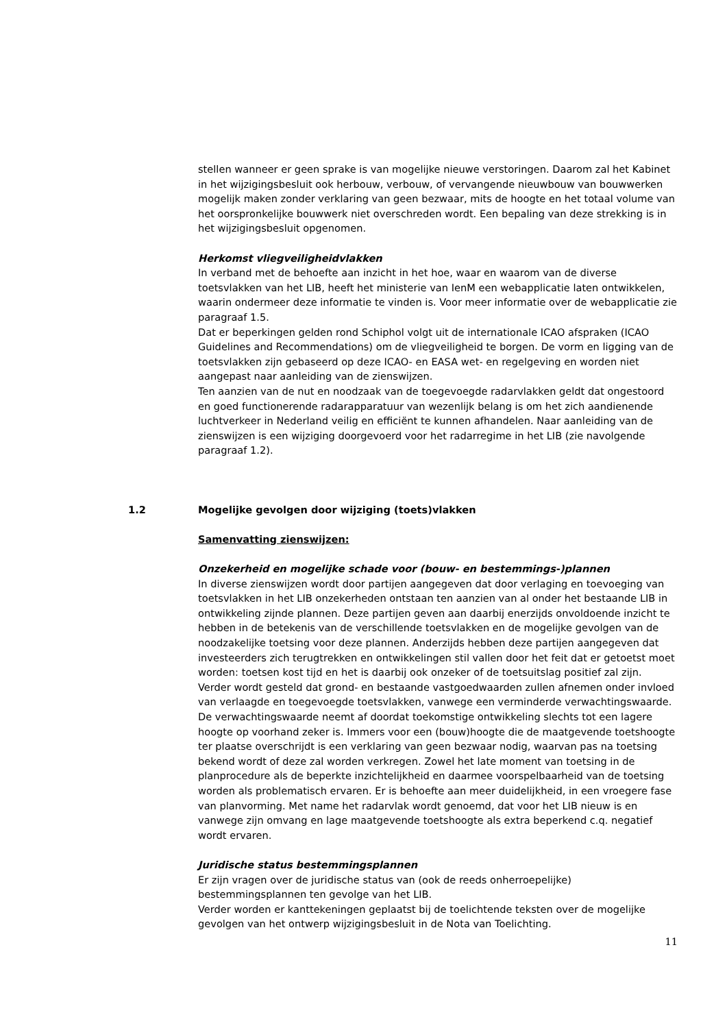stellen wanneer er geen sprake is van mogelijke nieuwe verstoringen. Daarom zal het Kabinet in het wijzigingsbesluit ook herbouw, verbouw, of vervangende nieuwbouw van bouwwerken mogelijk maken zonder verklaring van geen bezwaar, mits de hoogte en het totaal volume van het oorspronkelijke bouwwerk niet overschreden wordt. Een bepaling van deze strekking is in het wijzigingsbesluit opgenomen.
Herkomst vliegveiligheidvlakken
In verband met de behoefte aan inzicht in het hoe, waar en waarom van de diverse toetsvlakken van het LIB, heeft het ministerie van IenM een webapplicatie laten ontwikkelen, waarin ondermeer deze informatie te vinden is. Voor meer informatie over de webapplicatie zie paragraaf 1.5.
Dat er beperkingen gelden rond Schiphol volgt uit de internationale ICAO afspraken (ICAO Guidelines and Recommendations) om de vliegveiligheid te borgen. De vorm en ligging van de toetsvlakken zijn gebaseerd op deze ICAO- en EASA wet- en regelgeving en worden niet aangepast naar aanleiding van de zienswijzen.
Ten aanzien van de nut en noodzaak van de toegevoegde radarvlakken geldt dat ongestoord en goed functionerende radarapparatuur van wezenlijk belang is om het zich aandienende luchtverkeer in Nederland veilig en efficiënt te kunnen afhandelen. Naar aanleiding van de zienswijzen is een wijziging doorgevoerd voor het radarregime in het LIB (zie navolgende paragraaf 1.2).
1.2 Mogelijke gevolgen door wijziging (toets)vlakken
Samenvatting zienswijzen:
Onzekerheid en mogelijke schade voor (bouw- en bestemmings-)plannen
In diverse zienswijzen wordt door partijen aangegeven dat door verlaging en toevoeging van toetsvlakken in het LIB onzekerheden ontstaan ten aanzien van al onder het bestaande LIB in ontwikkeling zijnde plannen. Deze partijen geven aan daarbij enerzijds onvoldoende inzicht te hebben in de betekenis van de verschillende toetsvlakken en de mogelijke gevolgen van de noodzakelijke toetsing voor deze plannen. Anderzijds hebben deze partijen aangegeven dat investeerders zich terugtrekken en ontwikkelingen stil vallen door het feit dat er getoetst moet worden: toetsen kost tijd en het is daarbij ook onzeker of de toetsuitslag positief zal zijn. Verder wordt gesteld dat grond- en bestaande vastgoedwaarden zullen afnemen onder invloed van verlaagde en toegevoegde toetsvlakken, vanwege een verminderde verwachtingswaarde. De verwachtingswaarde neemt af doordat toekomstige ontwikkeling slechts tot een lagere hoogte op voorhand zeker is. Immers voor een (bouw)hoogte die de maatgevende toetshoogte ter plaatse overschrijdt is een verklaring van geen bezwaar nodig, waarvan pas na toetsing bekend wordt of deze zal worden verkregen. Zowel het late moment van toetsing in de planprocedure als de beperkte inzichtelijkheid en daarmee voorspelbaarheid van de toetsing worden als problematisch ervaren. Er is behoefte aan meer duidelijkheid, in een vroegere fase van planvorming. Met name het radarvlak wordt genoemd, dat voor het LIB nieuw is en vanwege zijn omvang en lage maatgevende toetshoogte als extra beperkend c.q. negatief wordt ervaren.
Juridische status bestemmingsplannen
Er zijn vragen over de juridische status van (ook de reeds onherroepelijke) bestemmingsplannen ten gevolge van het LIB.
Verder worden er kanttekeningen geplaatst bij de toelichtende teksten over de mogelijke gevolgen van het ontwerp wijzigingsbesluit in de Nota van Toelichting.
11